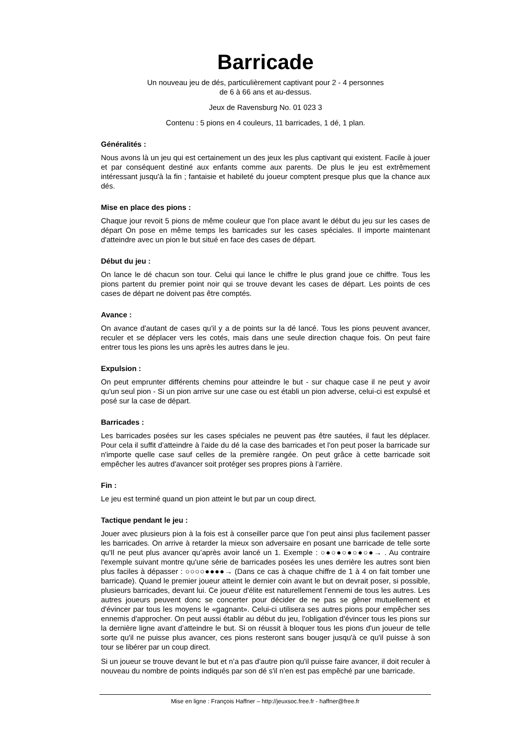Barricade
Un nouveau jeu de dés, particulièrement captivant pour 2 - 4 personnes
de 6 à 66 ans et au-dessus.
Jeux de Ravensburg No. 01 023 3
Contenu : 5 pions en 4 couleurs, 11 barricades, 1 dé, 1 plan.
Généralités :
Nous avons là un jeu qui est certainement un des jeux les plus captivant qui existent. Facile à jouer et par conséquent destiné aux enfants comme aux parents. De plus le jeu est extrêmement intéressant jusqu'à la fin ; fantaisie et habileté du joueur comptent presque plus que la chance aux dés.
Mise en place des pions :
Chaque jour revoit 5 pions de même couleur que l'on place avant le début du jeu sur les cases de départ On pose en même temps les barricades sur les cases spéciales. Il importe maintenant d'atteindre avec un pion le but situé en face des cases de départ.
Début du jeu :
On lance le dé chacun son tour. Celui qui lance le chiffre le plus grand joue ce chiffre. Tous les pions partent du premier point noir qui se trouve devant les cases de départ. Les points de ces cases de départ ne doivent pas être comptés.
Avance :
On avance d'autant de cases qu'il y a de points sur la dé lancé. Tous les pions peuvent avancer, reculer et se déplacer vers les cotés, mais dans une seule direction chaque fois. On peut faire entrer tous les pions les uns après les autres dans le jeu.
Expulsion :
On peut emprunter différents chemins pour atteindre le but - sur chaque case il ne peut y avoir qu'un seul pion - Si un pion arrive sur une case ou est établi un pion adverse, celui-ci est expulsé et posé sur la case de départ.
Barricades :
Les barricades posées sur les cases spéciales ne peuvent pas être sautées, il faut les déplacer. Pour cela il suffit d’atteindre à l'aide du dé la case des barricades et l'on peut poser la barricade sur n'importe quelle case sauf celles de la première rangée. On peut grâce à cette barricade soit empêcher les autres d'avancer soit protéger ses propres pions à l’arrière.
Fin :
Le jeu est terminé quand un pion atteint le but par un coup direct.
Tactique pendant le jeu :
Jouer avec plusieurs pion à la fois est à conseiller parce que l’on peut ainsi plus facilement passer les barricades. On arrive à retarder la mieux son adversaire en posant une barricade de telle sorte qu'Il ne peut plus avancer qu’après avoir lancé un 1. Exemple : ○●○●○●○●○●→ . Au contraire l'exemple suivant montre qu'une série de barricades posées les unes derrière les autres sont bien plus faciles à dépasser : ○○○○●●●●→ (Dans ce cas à chaque chiffre de 1 à 4 on fait tomber une barricade). Quand le premier joueur atteint le dernier coin avant le but on devrait poser, si possible, plusieurs barricades, devant lui. Ce joueur d'élite est naturellement l’ennemi de tous les autres. Les autres joueurs peuvent donc se concerter pour décider de ne pas se gêner mutuellement et d'évincer par tous les moyens le «gagnant». Celui-ci utilisera ses autres pions pour empêcher ses ennemis d'approcher. On peut aussi établir au début du jeu, l'obligation d'évincer tous les pions sur la dernière ligne avant d’atteindre le but. Si on réussit à bloquer tous les pions d'un joueur de telle sorte qu'il ne puisse plus avancer, ces pions resteront sans bouger jusqu'à ce qu'il puisse à son tour se libérer par un coup direct.
Si un joueur se trouve devant le but et n’a pas d'autre pion qu'il puisse faire avancer, il doit reculer à nouveau du nombre de points indiqués par son dé s'il n’en est pas empêché par une barricade.
Mise en ligne : François Haffner – http://jeuxsoc.free.fr - haffner@free.fr